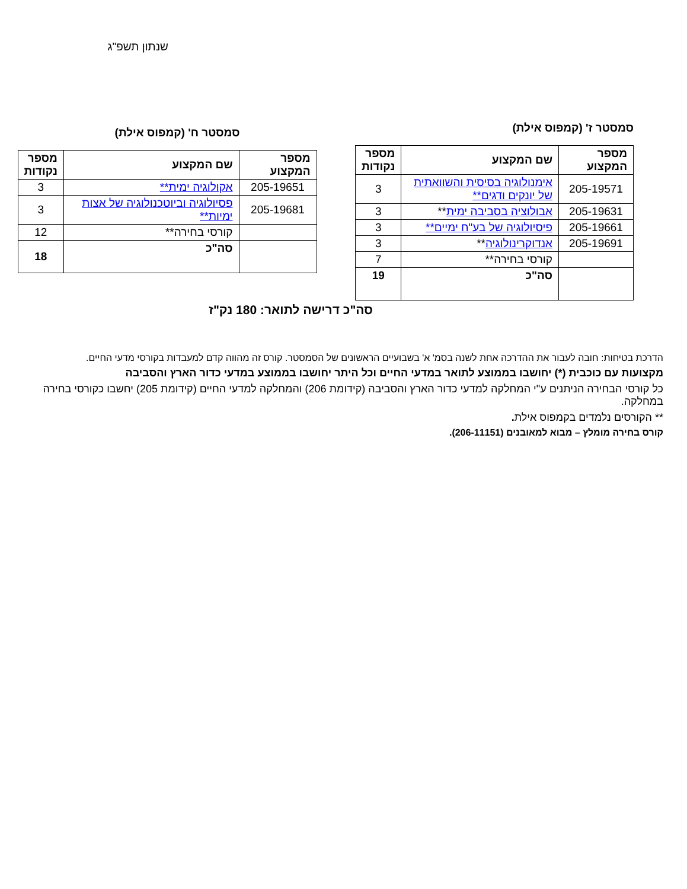שנתון תשפ"ג
סמסטר ז' (קמפוס אילת)
| מספר המקצוע | שם המקצוע | מספר נקודות |
| --- | --- | --- |
| 205-19571 | אימנולוגיה בסיסית והשוואתית של יונקים ודגים** | 3 |
| 205-19631 | אבולוציה בסביבה ימית ** | 3 |
| 205-19661 | פיסיולוגיה של בע"ח ימיים** | 3 |
| 205-19691 | אנדוקרינולוגיה ** | 3 |
| | קורסי בחירה** | 7 |
| | סה"כ | 19 |
סמסטר ח' (קמפוס אילת)
| מספר המקצוע | שם המקצוע | מספר נקודות |
| --- | --- | --- |
| 205-19651 | אקולוגיה ימית** | 3 |
| 205-19681 | פסיולוגיה וביוטכנולוגיה של אצות ימיות** | 3 |
| | קורסי בחירה** | 12 |
| | סה"כ | 18 |
סה"כ דרישה לתואר: 180 נק"ז
הדרכת בטיחות: חובה לעבור את ההדרכה אחת לשנה בסמ' א' בשבועיים הראשונים של הסמסטר. קורס זה מהווה קדם למעבדות בקורסי מדעי החיים.
מקצועות עם כוכבית (*) יחושבו בממוצע לתואר במדעי החיים וכל היתר יחושבו בממוצע במדעי כדור הארץ והסביבה
כל קורסי הבחירה הניתנים ע"י המחלקה למדעי כדור הארץ והסביבה (קידומת 206) והמחלקה למדעי החיים (קידומת 205) יחשבו כקורסי בחירה במחלקה.
** הקורסים נלמדים בקמפוס אילת.
קורס בחירה מומלץ – מבוא למאובנים (206-11151).